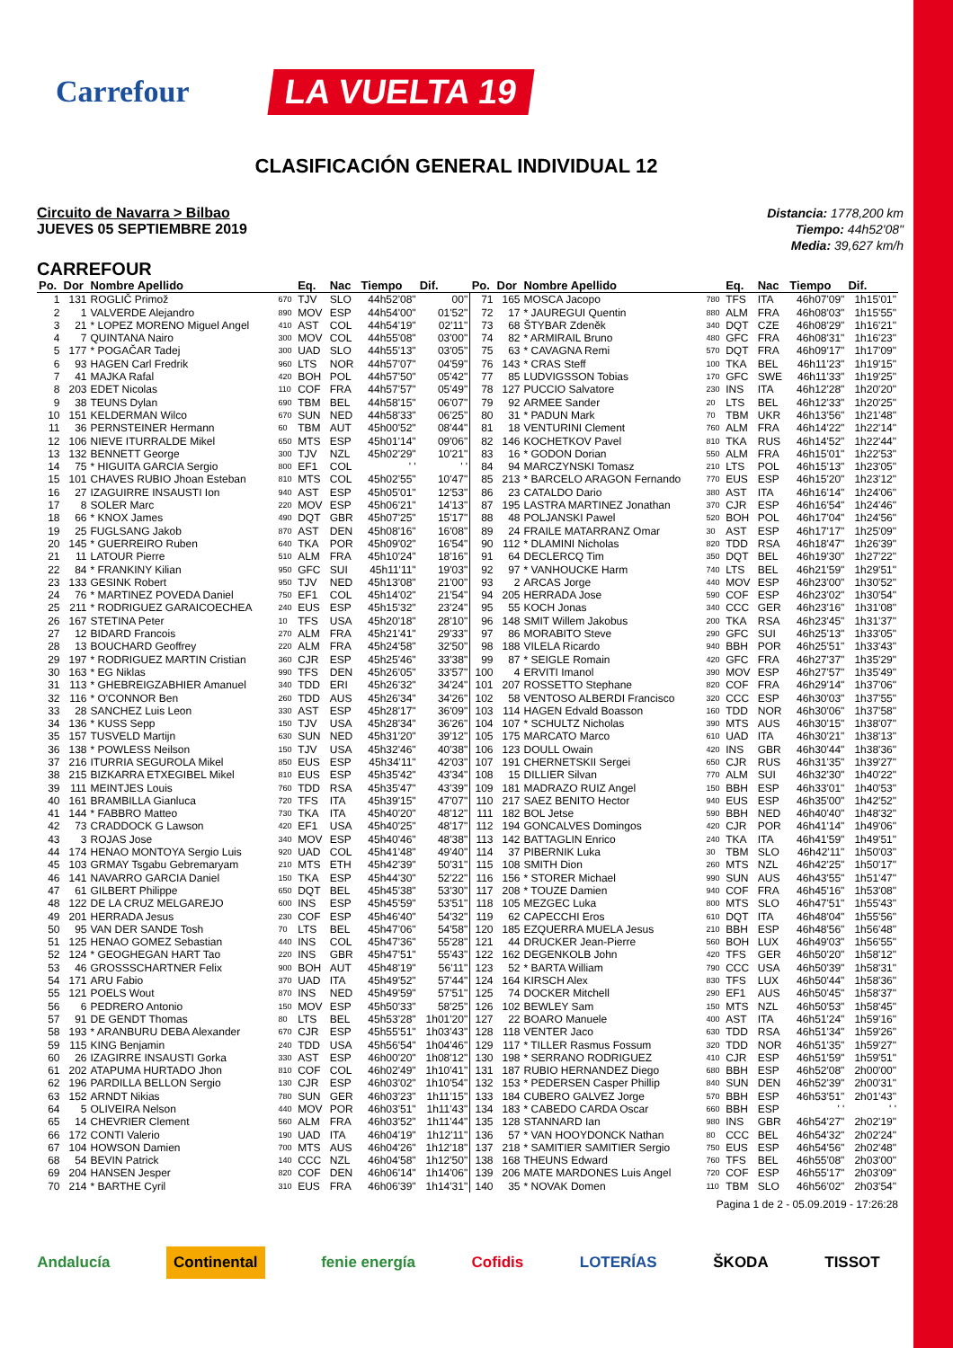Carrefour LA VUELTA 19
CLASIFICACIÓN GENERAL INDIVIDUAL 12
Circuito de Navarra > Bilbao
JUEVES 05 SEPTIEMBRE 2019
Distancia: 1778,200 km
Tiempo: 44h52'08"
Media: 39,627 km/h
CARREFOUR
| Po. | Dor | Nombre Apellido | | Eq. | Nac | Tiempo | Dif. | Po. | Dor | Nombre Apellido | | Eq. | Nac | Tiempo | Dif. |
| --- | --- | --- | --- | --- | --- | --- | --- | --- | --- | --- | --- | --- | --- | --- | --- |
| 1 | 131 | ROGLIČ Primož | 670 | TJV | SLO | 44h52'08" | 00" | 71 | 165 | MOSCA Jacopo | 780 | TFS | ITA | 46h07'09" | 1h15'01" |
| 2 | 1 | VALVERDE Alejandro | 890 | MOV | ESP | 44h54'00" | 01'52" | 72 | 17 | * JAUREGUI Quentin | 880 | ALM | FRA | 46h08'03" | 1h15'55" |
| 3 | 21 | * LOPEZ MORENO Miguel Angel | 410 | AST | COL | 44h54'19" | 02'11" | 73 | 68 | ŠTYBAR Zdeněk | 340 | DQT | CZE | 46h08'29" | 1h16'21" |
| 4 | 7 | QUINTANA Nairo | 300 | MOV | COL | 44h55'08" | 03'00" | 74 | 82 | * ARMIRAIL Bruno | 480 | GFC | FRA | 46h08'31" | 1h16'23" |
| 5 | 177 | * POGAČAR Tadej | 300 | UAD | SLO | 44h55'13" | 03'05" | 75 | 63 | * CAVAGNA Remi | 570 | DQT | FRA | 46h09'17" | 1h17'09" |
| 6 | 93 | HAGEN Carl Fredrik | 960 | LTS | NOR | 44h57'07" | 04'59" | 76 | 143 | * CRAS Steff | 100 | TKA | BEL | 46h11'23" | 1h19'15" |
| 7 | 41 | MAJKA Rafal | 420 | BOH | POL | 44h57'50" | 05'42" | 77 | 85 | LUDVIGSSON Tobias | 170 | GFC | SWE | 46h11'33" | 1h19'25" |
| 8 | 203 | EDET Nicolas | 110 | COF | FRA | 44h57'57" | 05'49" | 78 | 127 | PUCCIO Salvatore | 230 | INS | ITA | 46h12'28" | 1h20'20" |
| 9 | 38 | TEUNS Dylan | 690 | TBM | BEL | 44h58'15" | 06'07" | 79 | 92 | ARMEE Sander | 20 | LTS | BEL | 46h12'33" | 1h20'25" |
| 10 | 151 | KELDERMAN Wilco | 670 | SUN | NED | 44h58'33" | 06'25" | 80 | 31 | * PADUN Mark | 70 | TBM | UKR | 46h13'56" | 1h21'48" |
| 11 | 36 | PERNSTEINER Hermann | 60 | TBM | AUT | 45h00'52" | 08'44" | 81 | 18 | VENTURINI Clement | 760 | ALM | FRA | 46h14'22" | 1h22'14" |
| 12 | 106 | NIEVE ITURRALDE Mikel | 650 | MTS | ESP | 45h01'14" | 09'06" | 82 | 146 | KOCHETKOV Pavel | 810 | TKA | RUS | 46h14'52" | 1h22'44" |
| 13 | 132 | BENNETT George | 300 | TJV | NZL | 45h02'29" | 10'21" | 83 | 16 | * GODON Dorian | 550 | ALM | FRA | 46h15'01" | 1h22'53" |
| 14 | 75 | * HIGUITA GARCIA Sergio | 800 | EF1 | COL | ' ' | ' ' | 84 | 94 | MARCZYNSKI Tomasz | 210 | LTS | POL | 46h15'13" | 1h23'05" |
| 15 | 101 | CHAVES RUBIO Jhoan Esteban | 810 | MTS | COL | 45h02'55" | 10'47" | 85 | 213 | * BARCELO ARAGON Fernando | 770 | EUS | ESP | 46h15'20" | 1h23'12" |
| 16 | 27 | IZAGUIRRE INSAUSTI Ion | 940 | AST | ESP | 45h05'01" | 12'53" | 86 | 23 | CATALDO Dario | 380 | AST | ITA | 46h16'14" | 1h24'06" |
| 17 | 8 | SOLER Marc | 220 | MOV | ESP | 45h06'21" | 14'13" | 87 | 195 | LASTRA MARTINEZ Jonathan | 370 | CJR | ESP | 46h16'54" | 1h24'46" |
| 18 | 66 | * KNOX James | 490 | DQT | GBR | 45h07'25" | 15'17" | 88 | 48 | POLJANSKI Pawel | 520 | BOH | POL | 46h17'04" | 1h24'56" |
| 19 | 25 | FUGLSANG Jakob | 870 | AST | DEN | 45h08'16" | 16'08" | 89 | 24 | FRAILE MATARRANZ Omar | 30 | AST | ESP | 46h17'17" | 1h25'09" |
| 20 | 145 | * GUERREIRO Ruben | 640 | TKA | POR | 45h09'02" | 16'54" | 90 | 112 | * DLAMINI Nicholas | 820 | TDD | RSA | 46h18'47" | 1h26'39" |
| 21 | 11 | LATOUR Pierre | 510 | ALM | FRA | 45h10'24" | 18'16" | 91 | 64 | DECLERCQ Tim | 350 | DQT | BEL | 46h19'30" | 1h27'22" |
| 22 | 84 | * FRANKINY Kilian | 950 | GFC | SUI | 45h11'11" | 19'03" | 92 | 97 | * VANHOUCKE Harm | 740 | LTS | BEL | 46h21'59" | 1h29'51" |
| 23 | 133 | GESINK Robert | 950 | TJV | NED | 45h13'08" | 21'00" | 93 | 2 | ARCAS Jorge | 440 | MOV | ESP | 46h23'00" | 1h30'52" |
| 24 | 76 | * MARTINEZ POVEDA Daniel | 750 | EF1 | COL | 45h14'02" | 21'54" | 94 | 205 | HERRADA Jose | 590 | COF | ESP | 46h23'02" | 1h30'54" |
| 25 | 211 | * RODRIGUEZ GARAICOECHEA | 240 | EUS | ESP | 45h15'32" | 23'24" | 95 | 55 | KOCH Jonas | 340 | CCC | GER | 46h23'16" | 1h31'08" |
| 26 | 167 | STETINA Peter | 10 | TFS | USA | 45h20'18" | 28'10" | 96 | 148 | SMIT Willem Jakobus | 200 | TKA | RSA | 46h23'45" | 1h31'37" |
| 27 | 12 | BIDARD Francois | 270 | ALM | FRA | 45h21'41" | 29'33" | 97 | 86 | MORABITO Steve | 290 | GFC | SUI | 46h25'13" | 1h33'05" |
| 28 | 13 | BOUCHARD Geoffrey | 220 | ALM | FRA | 45h24'58" | 32'50" | 98 | 188 | VILELA Ricardo | 940 | BBH | POR | 46h25'51" | 1h33'43" |
| 29 | 197 | * RODRIGUEZ MARTIN Cristian | 360 | CJR | ESP | 45h25'46" | 33'38" | 99 | 87 | * SEIGLE Romain | 420 | GFC | FRA | 46h27'37" | 1h35'29" |
| 30 | 163 | * EG Niklas | 990 | TFS | DEN | 45h26'05" | 33'57" | 100 | 4 | ERVITI Imanol | 390 | MOV | ESP | 46h27'57" | 1h35'49" |
| 31 | 113 | * GHEBREIGZABHIER Amanuel | 340 | TDD | ERI | 45h26'32" | 34'24" | 101 | 207 | ROSSETTO Stephane | 820 | COF | FRA | 46h29'14" | 1h37'06" |
| 32 | 116 | * O'CONNOR Ben | 260 | TDD | AUS | 45h26'34" | 34'26" | 102 | 58 | VENTOSO ALBERDI Francisco | 320 | CCC | ESP | 46h30'03" | 1h37'55" |
| 33 | 28 | SANCHEZ Luis Leon | 330 | AST | ESP | 45h28'17" | 36'09" | 103 | 114 | HAGEN Edvald Boasson | 160 | TDD | NOR | 46h30'06" | 1h37'58" |
| 34 | 136 | * KUSS Sepp | 150 | TJV | USA | 45h28'34" | 36'26" | 104 | 107 | * SCHULTZ Nicholas | 390 | MTS | AUS | 46h30'15" | 1h38'07" |
| 35 | 157 | TUSVELD Martijn | 630 | SUN | NED | 45h31'20" | 39'12" | 105 | 175 | MARCATO Marco | 610 | UAD | ITA | 46h30'21" | 1h38'13" |
| 36 | 138 | * POWLESS Neilson | 150 | TJV | USA | 45h32'46" | 40'38" | 106 | 123 | DOULL Owain | 420 | INS | GBR | 46h30'44" | 1h38'36" |
| 37 | 216 | ITURRIA SEGUROLA Mikel | 850 | EUS | ESP | 45h34'11" | 42'03" | 107 | 191 | CHERNETSKII Sergei | 650 | CJR | RUS | 46h31'35" | 1h39'27" |
| 38 | 215 | BIZKARRA ETXEGIBEL Mikel | 810 | EUS | ESP | 45h35'42" | 43'34" | 108 | 15 | DILLIER Silvan | 770 | ALM | SUI | 46h32'30" | 1h40'22" |
| 39 | 111 | MEINTJES Louis | 760 | TDD | RSA | 45h35'47" | 43'39" | 109 | 181 | MADRAZO RUIZ Angel | 150 | BBH | ESP | 46h33'01" | 1h40'53" |
| 40 | 161 | BRAMBILLA Gianluca | 720 | TFS | ITA | 45h39'15" | 47'07" | 110 | 217 | SAEZ BENITO Hector | 940 | EUS | ESP | 46h35'00" | 1h42'52" |
| 41 | 144 | * FABBRO Matteo | 730 | TKA | ITA | 45h40'20" | 48'12" | 111 | 182 | BOL Jetse | 590 | BBH | NED | 46h40'40" | 1h48'32" |
| 42 | 73 | CRADDOCK G Lawson | 420 | EF1 | USA | 45h40'25" | 48'17" | 112 | 194 | GONCALVES Domingos | 420 | CJR | POR | 46h41'14" | 1h49'06" |
| 43 | 3 | ROJAS Jose | 340 | MOV | ESP | 45h40'46" | 48'38" | 113 | 142 | BATTAGLIN Enrico | 240 | TKA | ITA | 46h41'59" | 1h49'51" |
| 44 | 174 | HENAO MONTOYA Sergio Luis | 920 | UAD | COL | 45h41'48" | 49'40" | 114 | 37 | PIBERNIK Luka | 30 | TBM | SLO | 46h42'11" | 1h50'03" |
| 45 | 103 | GRMAY Tsgabu Gebremaryam | 210 | MTS | ETH | 45h42'39" | 50'31" | 115 | 108 | SMITH Dion | 260 | MTS | NZL | 46h42'25" | 1h50'17" |
| 46 | 141 | NAVARRO GARCIA Daniel | 150 | TKA | ESP | 45h44'30" | 52'22" | 116 | 156 | * STORER Michael | 990 | SUN | AUS | 46h43'55" | 1h51'47" |
| 47 | 61 | GILBERT Philippe | 650 | DQT | BEL | 45h45'38" | 53'30" | 117 | 208 | * TOUZE Damien | 940 | COF | FRA | 46h45'16" | 1h53'08" |
| 48 | 122 | DE LA CRUZ MELGAREJO | 600 | INS | ESP | 45h45'59" | 53'51" | 118 | 105 | MEZGEC Luka | 800 | MTS | SLO | 46h47'51" | 1h55'43" |
| 49 | 201 | HERRADA Jesus | 230 | COF | ESP | 45h46'40" | 54'32" | 119 | 62 | CAPECCHI Eros | 610 | DQT | ITA | 46h48'04" | 1h55'56" |
| 50 | 95 | VAN DER SANDE Tosh | 70 | LTS | BEL | 45h47'06" | 54'58" | 120 | 185 | EZQUERRA MUELA Jesus | 210 | BBH | ESP | 46h48'56" | 1h56'48" |
| 51 | 125 | HENAO GOMEZ Sebastian | 440 | INS | COL | 45h47'36" | 55'28" | 121 | 44 | DRUCKER Jean-Pierre | 560 | BOH | LUX | 46h49'03" | 1h56'55" |
| 52 | 124 | * GEOGHEGAN HART Tao | 220 | INS | GBR | 45h47'51" | 55'43" | 122 | 162 | DEGENKOLB John | 420 | TFS | GER | 46h50'20" | 1h58'12" |
| 53 | 46 | GROSSSCHARTNER Felix | 900 | BOH | AUT | 45h48'19" | 56'11" | 123 | 52 | * BARTA William | 790 | CCC | USA | 46h50'39" | 1h58'31" |
| 54 | 171 | ARU Fabio | 370 | UAD | ITA | 45h49'52" | 57'44" | 124 | 164 | KIRSCH Alex | 830 | TFS | LUX | 46h50'44" | 1h58'36" |
| 55 | 121 | POELS Wout | 870 | INS | NED | 45h49'59" | 57'51" | 125 | 74 | DOCKER Mitchell | 290 | EF1 | AUS | 46h50'45" | 1h58'37" |
| 56 | 6 | PEDRERO Antonio | 150 | MOV | ESP | 45h50'33" | 58'25" | 126 | 102 | BEWLEY Sam | 150 | MTS | NZL | 46h50'53" | 1h58'45" |
| 57 | 91 | DE GENDT Thomas | 80 | LTS | BEL | 45h53'28" | 1h01'20" | 127 | 22 | BOARO Manuele | 400 | AST | ITA | 46h51'24" | 1h59'16" |
| 58 | 193 | * ARANBURU DEBA Alexander | 670 | CJR | ESP | 45h55'51" | 1h03'43" | 128 | 118 | VENTER Jaco | 630 | TDD | RSA | 46h51'34" | 1h59'26" |
| 59 | 115 | KING Benjamin | 240 | TDD | USA | 45h56'54" | 1h04'46" | 129 | 117 | * TILLER Rasmus Fossum | 320 | TDD | NOR | 46h51'35" | 1h59'27" |
| 60 | 26 | IZAGIRRE INSAUSTI Gorka | 330 | AST | ESP | 46h00'20" | 1h08'12" | 130 | 198 | * SERRANO RODRIGUEZ | 410 | CJR | ESP | 46h51'59" | 1h59'51" |
| 61 | 202 | ATAPUMA HURTADO Jhon | 810 | COF | COL | 46h02'49" | 1h10'41" | 131 | 187 | RUBIO HERNANDEZ Diego | 680 | BBH | ESP | 46h52'08" | 2h00'00" |
| 62 | 196 | PARDILLA BELLON Sergio | 130 | CJR | ESP | 46h03'02" | 1h10'54" | 132 | 153 | * PEDERSEN Casper Phillip | 840 | SUN | DEN | 46h52'39" | 2h00'31" |
| 63 | 152 | ARNDT Nikias | 780 | SUN | GER | 46h03'23" | 1h11'15" | 133 | 184 | CUBERO GALVEZ Jorge | 570 | BBH | ESP | 46h53'51" | 2h01'43" |
| 64 | 5 | OLIVEIRA Nelson | 440 | MOV | POR | 46h03'51" | 1h11'43" | 134 | 183 | * CABEDO CARDA Oscar | 660 | BBH | ESP | ' ' | ' ' |
| 65 | 14 | CHEVRIER Clement | 560 | ALM | FRA | 46h03'52" | 1h11'44" | 135 | 128 | STANNARD Ian | 980 | INS | GBR | 46h54'27" | 2h02'19" |
| 66 | 172 | CONTI Valerio | 190 | UAD | ITA | 46h04'19" | 1h12'11" | 136 | 57 | * VAN HOOYDONCK Nathan | 80 | CCC | BEL | 46h54'32" | 2h02'24" |
| 67 | 104 | HOWSON Damien | 700 | MTS | AUS | 46h04'26" | 1h12'18" | 137 | 218 | * SAMITIER SAMITIER Sergio | 750 | EUS | ESP | 46h54'56" | 2h02'48" |
| 68 | 54 | BEVIN Patrick | 140 | CCC | NZL | 46h04'58" | 1h12'50" | 138 | 168 | THEUNS Edward | 760 | TFS | BEL | 46h55'08" | 2h03'00" |
| 69 | 204 | HANSEN Jesper | 820 | COF | DEN | 46h06'14" | 1h14'06" | 139 | 206 | MATE MARDONES Luis Angel | 720 | COF | ESP | 46h55'17" | 2h03'09" |
| 70 | 214 | * BARTHE Cyril | 310 | EUS | FRA | 46h06'39" | 1h14'31" | 140 | 35 | * NOVAK Domen | 110 | TBM | SLO | 46h56'02" | 2h03'54" |
Pagina 1 de 2 - 05.09.2019 - 17:26:28
Andalucía Continental fenie energía Cofidis LOTERÍAS ŠKODA TISSOT